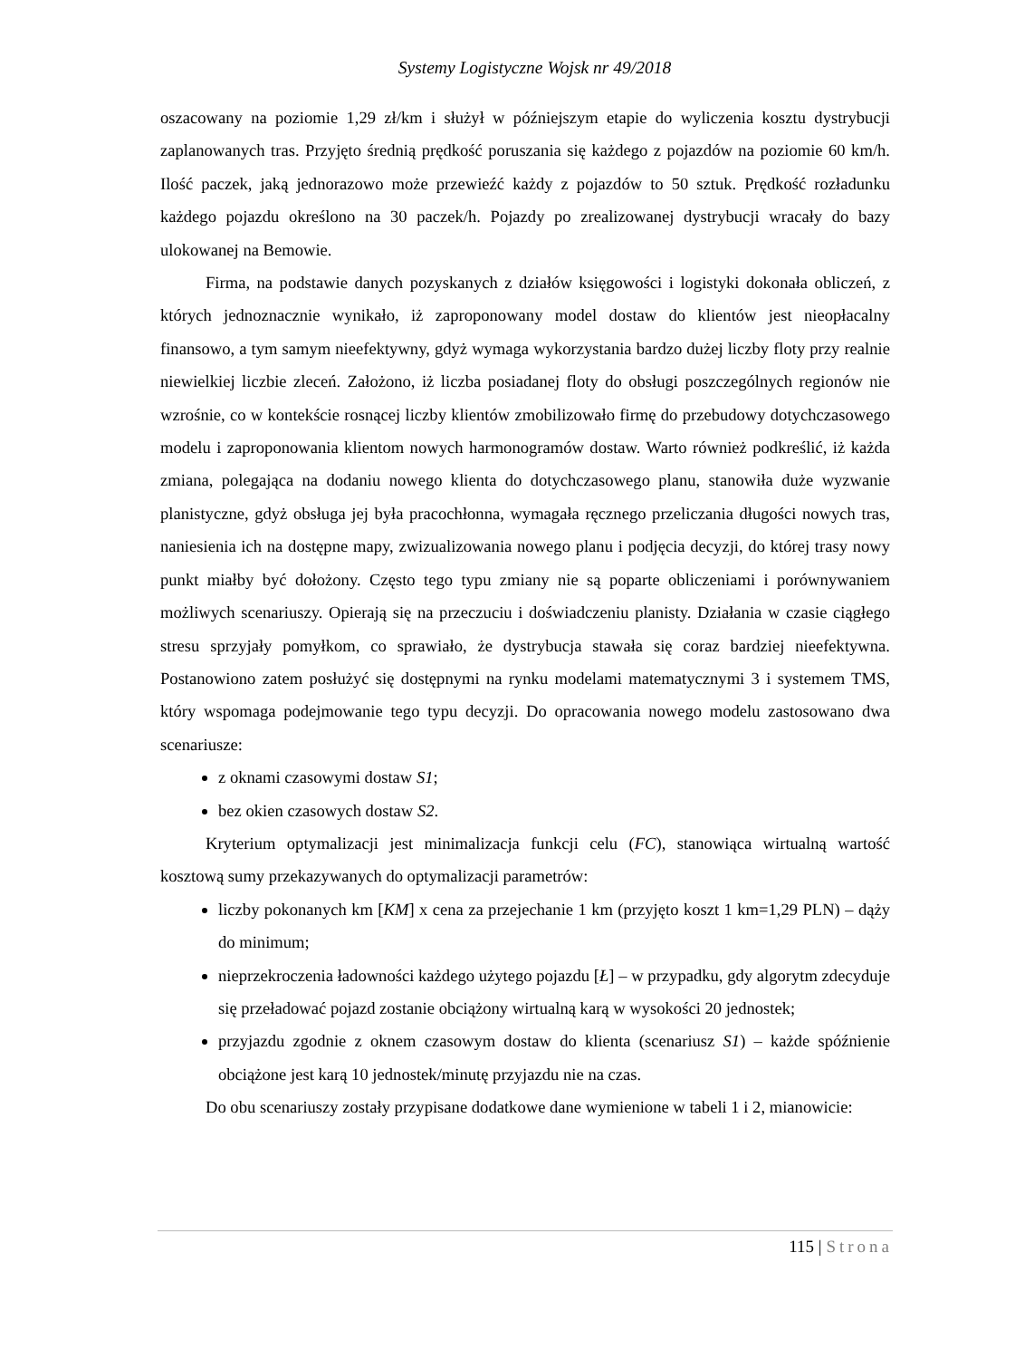Systemy Logistyczne Wojsk nr 49/2018
oszacowany na poziomie 1,29 zł/km i służył w późniejszym etapie do wyliczenia kosztu dystrybucji zaplanowanych tras. Przyjęto średnią prędkość poruszania się każdego z pojazdów na poziomie 60 km/h. Ilość paczek, jaką jednorazowo może przewieźć każdy z pojazdów to 50 sztuk. Prędkość rozładunku każdego pojazdu określono na 30 paczek/h. Pojazdy po zrealizowanej dystrybucji wracały do bazy ulokowanej na Bemowie.
Firma, na podstawie danych pozyskanych z działów księgowości i logistyki dokonała obliczeń, z których jednoznacznie wynikało, iż zaproponowany model dostaw do klientów jest nieopłacalny finansowo, a tym samym nieefektywny, gdyż wymaga wykorzystania bardzo dużej liczby floty przy realnie niewielkiej liczbie zleceń. Założono, iż liczba posiadanej floty do obsługi poszczególnych regionów nie wzrośnie, co w kontekście rosnącej liczby klientów zmobilizowało firmę do przebudowy dotychczasowego modelu i zaproponowania klientom nowych harmonogramów dostaw. Warto również podkreślić, iż każda zmiana, polegająca na dodaniu nowego klienta do dotychczasowego planu, stanowiła duże wyzwanie planistyczne, gdyż obsługa jej była pracochłonna, wymagała ręcznego przeliczania długości nowych tras, naniesienia ich na dostępne mapy, zwizualizowania nowego planu i podjęcia decyzji, do której trasy nowy punkt miałby być dołożony. Często tego typu zmiany nie są poparte obliczeniami i porównywaniem możliwych scenariuszy. Opierają się na przeczuciu i doświadczeniu planisty. Działania w czasie ciągłego stresu sprzyjały pomyłkom, co sprawiało, że dystrybucja stawała się coraz bardziej nieefektywna. Postanowiono zatem posłużyć się dostępnymi na rynku modelami matematycznymi 3 i systemem TMS, który wspomaga podejmowanie tego typu decyzji. Do opracowania nowego modelu zastosowano dwa scenariusze:
z oknami czasowymi dostaw S1;
bez okien czasowych dostaw S2.
Kryterium optymalizacji jest minimalizacja funkcji celu (FC), stanowiąca wirtualną wartość kosztową sumy przekazywanych do optymalizacji parametrów:
liczby pokonanych km [KM] x cena za przejechanie 1 km (przyjęto koszt 1 km=1,29 PLN) – dąży do minimum;
nieprzekroczenia ładowności każdego użytego pojazdu [Ł] – w przypadku, gdy algorytm zdecyduje się przeładować pojazd zostanie obciążony wirtualną karą w wysokości 20 jednostek;
przyjazdu zgodnie z oknem czasowym dostaw do klienta (scenariusz S1) – każde spóźnienie obciążone jest karą 10 jednostek/minutę przyjazdu nie na czas.
Do obu scenariuszy zostały przypisane dodatkowe dane wymienione w tabeli 1 i 2, mianowicie:
115 | Strona